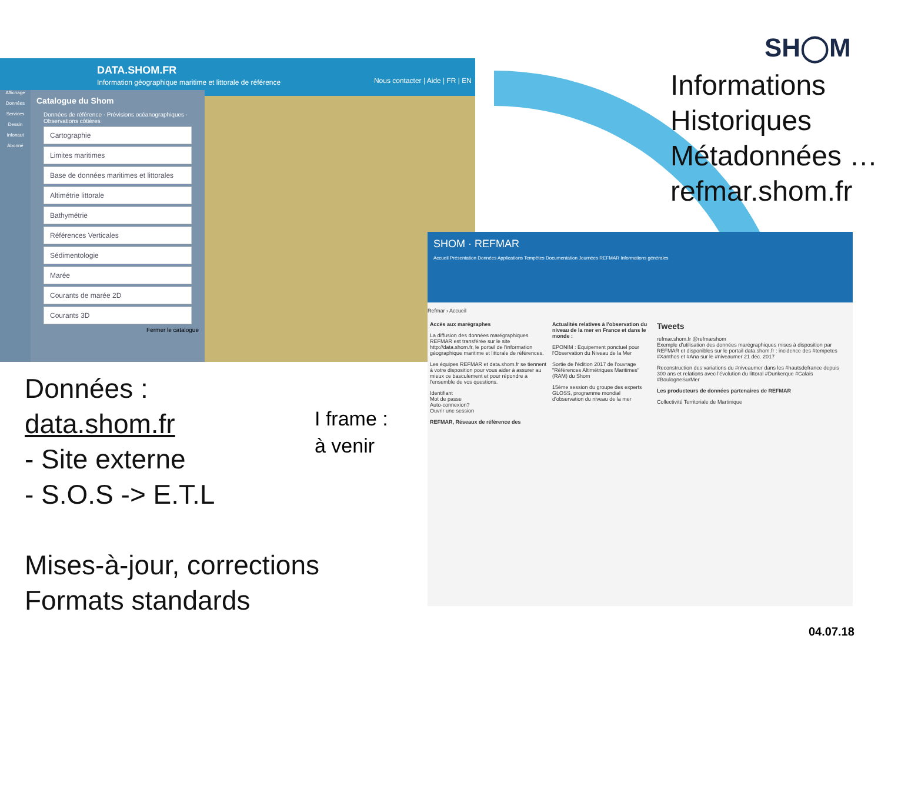SH◯M
Informations
Historiques
Métadonnées …
refmar.shom.fr
DATA.SHOM.FR
Information géographique maritime et littorale de référence Nous contacter | Aide | FR | EN
Affichage
Données
Services
Dessin
Infonaut
Abonné
Catalogue du Shom
Données de référence · Prévisions océanographiques · Observations côtières
Cartographie
Limites maritimes
Base de données maritimes et littorales
Altimétrie littorale
Bathymétrie
Références Verticales
Sédimentologie
Marée
Courants de marée 2D
Courants 3D
Fermer le catalogue
SHOM · REFMAR
Accueil Présentation Données Applications Tempêtes Documentation Journées REFMAR Informations générales
Refmar › Accueil
Accès aux marégraphes
La diffusion des données marégraphiques REFMAR est transférée sur le site http://data.shom.fr, le portail de l'information géographique maritime et littorale de références.
Les équipes REFMAR et data.shom.fr se tiennent à votre disposition pour vous aider à assurer au mieux ce basculement et pour répondre à l'ensemble de vos questions.
Identifiant
Mot de passe
Auto-connexion?
Ouvrir une session
REFMAR, Réseaux de référence des
Actualités relatives à l'observation du niveau de la mer en France et dans le monde :
EPONIM : Equipement ponctuel pour l'Observation du Niveau de la Mer
Sortie de l'édition 2017 de l'ouvrage "Références Altimétriques Maritimes" (RAM) du Shom
15ème session du groupe des experts GLOSS, programme mondial d'observation du niveau de la mer
Tweets
refmar.shom.fr @refmarshom
Exemple d'utilisation des données marégraphiques mises à disposition par REFMAR et disponibles sur le portail data.shom.fr : incidence des #tempetes #Xanthos et #Ana sur le #niveaumer 21 déc. 2017
Reconstruction des variations du #niveaumer dans les #hautsdefrance depuis 300 ans et relations avec l'évolution du littoral #Dunkerque #Calais #BoulogneSurMer
Les producteurs de données partenaires de REFMAR
Collectivité Territoriale de Martinique
Données :
data.shom.fr
- Site externe
- S.O.S -> E.T.L
I frame :
à venir
Mises-à-jour, corrections
Formats standards
04.07.18